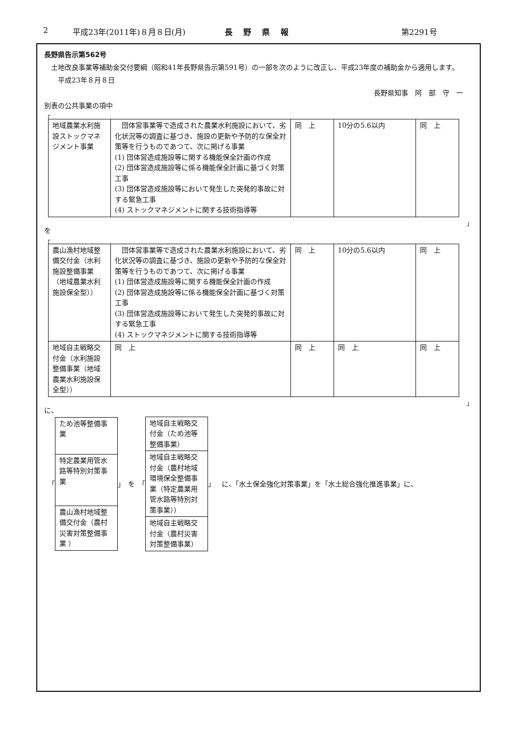2 平成23年(2011年)８月８日(月) 長野県報 第2291号
長野県告示第562号
　土地改良事業等補助金交付要綱（昭和41年長野県告示第591号）の一部を次のように改正し、平成23年度の補助金から適用します。
　　平成23年８月８日
長野県知事　阿　部　守　一
別表の公共事業の項中
「
| 地域農業水利施設ストックマネジメント事業 | 団体営事業等で造成された農業水利施設において、劣化状況等の調査に基づき、施設の更新や予防的な保全対策等を行うものであつて、次に掲げる事業 (1) 団体営造成施設等に関する機能保全計画の作成 (2) 団体営造成施設等に係る機能保全計画に基づく対策工事 (3) 団体営造成施設等において発生した突発的事故に対する緊急工事 (4) ストックマネジメントに関する技術指導等 | 同 上 | 10分の5.6以内 | 同 上 |
」
を
「
| 農山漁村地域整備交付金（水利施設整備事業（地域農業水利施設保全型）） | 団体営事業等で造成された農業水利施設において、劣化状況等の調査に基づき、施設の更新や予防的な保全対策等を行うものであつて、次に掲げる事業 (1) 団体営造成施設等に関する機能保全計画の作成 (2) 団体営造成施設等に係る機能保全計画に基づく対策工事 (3) 団体営造成施設等において発生した突発的事故に対する緊急工事 (4) ストックマネジメントに関する技術指導等 | 同 上 | 10分の5.6以内 | 同 上 |
| 地域自主戦略交付金（水利施設整備事業（地域農業水利施設保全型）） | 同 上 | 同 上 | 同 上 | 同 上 |
」
に、
「
| ため池等整備事業 |
| 特定農業用管水路等特別対策事業 |
| 農山漁村地域整備交付金（農村災害対策整備事業 ） |
」　を　「
| 地域自主戦略交付金（ため池等整備事業） |
| 地域自主戦略交付金（農村地域環境保全整備事業（特定農業用管水路等特別対策事業）） |
| 地域自主戦略交付金（農村災害対策整備事業） |
」　 に、「水土保全強化対策事業」を「水土総合強化推進事業」に、